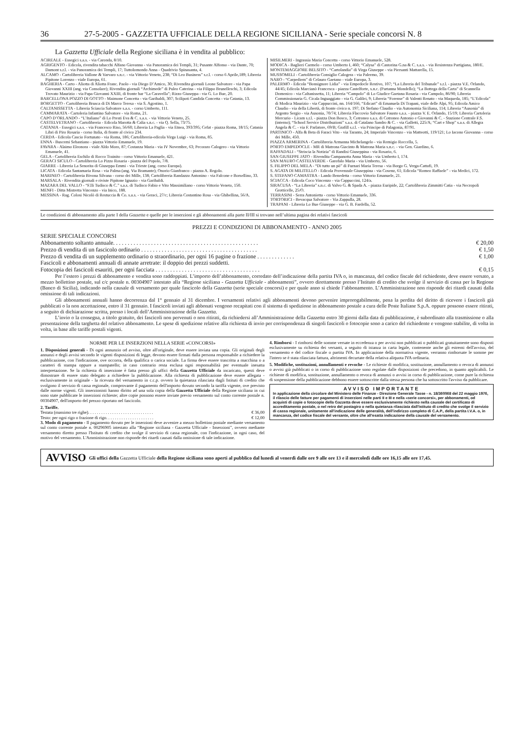36 27-5-2005 - GAZZETTA UFFICIALE DELLA REGIONE SICILIANA - Serie speciale concorsi N. 8
La Gazzetta Ufficiale della Regione siciliana è in vendita al pubblico:
ACIREALE - Essegici s.a.s. - via Caronda, 8/10.
AGRIGENTO - Edicola, rivendita tabacchi Alfano Giovanna - via Panoramica dei Templi, 31; Pusante Alfonso - via Dante, 70; Damont s.r.l. - via Panoramica dei Templi, 17; Tuttolomondo Anna - Quadrivio Spinasanta, 4.
ALCAMO - Cartolibreria Vallone & Varvaro s.n.c. - via Vittorio Veneto, 238; “Di Leo Business” s.r.l. - corso 6 Aprile,189; Libreria Pipitone Lorenzo - viale Europa, 61.
BAGHERIA - Carto - Aliotta di Aliotta Franc. Paolo - via Diego D’Amico, 30; Rivendita giornali Leone Salvatore - via Papa Giovanni XXIII (ang. via Consolare); Rivendita giornali “Archimede” di Puleo Caterina - via Filippo Brunelleschi, 3; Edicola Trovato Maurizio - via Papa Giovanni XXIII, di fronte bar “La Caravella”; Rizzo Giuseppa - via G. Lo Bue, 20.
BARCELLONA POZZO DI GOTTO - Maimone Concetta - via Garibaldi, 307; Scilipoti Candida Concetta - via Catania, 13.
BORGETTO - Cartolibreria Brusca di Di Marco Teresa - via S. Agostino, 1.
CALTANISSETTA - Libreria Sciascia Salvatore s.a.s. - corso Umberto, 111.
CAMMARATA - Cartoleria Infantino Salvatore - via Roma, 21.
CAPO D’ORLANDO - “L’Italiano” di Lo Presti Eva & C. s.a.s. - via Vittorio Veneto, 25.
CASTELVETRANO - Cartolibreria - Edicola Marotta & Calia s.n.c. - via Q. Sella, 73/75.
CATANIA - Essegici s.a.s. - via Francesco Riso, 56/60; Libreria La Paglia - via Etnea, 393/395; Cefat - piazza Roma, 18/15; Catania Libri di Piro Rosaria - corso Italia, di fronte al civico 234.
CERDA - Edicola Cascio Fortunato - via Roma, 186; Cartolibreria-edicola Virga Luigi - via Roma, 85.
ENNA - Buscemi Sebastiano - piazza Vittorio Emanuele, 19.
FAVARA - Alaimo Eleonora - viale Aldo Moro, 87; Costanza Maria - via IV Novembre, 63; Pecoraro Calogero - via Vittorio Emanuele, 41.
GELA - Cartolibreria Eschilo di Rocco Trainito - corso Vittorio Emanuele, 421.
GERACI SICULO - Cartolibreria Lo Pizzo Rosaria - piazza del Popolo, 7/8.
GIARRE - Libreria La Senorita di Giuseppa Emmi - via Trieste (ang. corso Europa).
LICATA - Edicola Santamaria Rosa - via Palma (ang. Via Bramante); Onorio Gianfranco - piazza A. Regolo.
MARINEO - Cartolibreria Bivona Silvana - corso dei Mille, 138; Cartolibreria Randazzo Antonino - via Falcone e Borsellino, 33.
MARSALA - Rivendita giornali e riviste Pipitone Ignazio - via Garibaldi.
MAZARA DEL VALLO - “F.lli Tudisco & C.” s.a.s. di Tudisco Fabio e Vito Massimiliano - corso Vittorio Veneto, 150.
MENFI - Ditta Mistretta Vincenzo - via Inico, 188.
MESSINA - Rag. Colosi Nicolò di Restuccia & Co. s.a.s. - via Geraci, 27/c; Libreria Costantino Rosa - via Ghibellina, 56/A.
MISILMERI - Ingrassia Maria Concetta - corso Vittorio Emanuele, 528.
MODICA - Baglieri Carmelo - corso Umberto I, 460; “Calysa” di Castorina G.na & C. s.a.s. - via Resistenza Partigiana, 180/E.
MONTEMAGGIORE BELSITO - “Cartolandia” di Virga Giuseppe - via Piersanti Mattarella, 15.
MUSSOMELI - Cartolibreria Consiglio Calogera - via Palermo, 39.
NARO - “Carpediem” di Celauro Gaetano - viale Europa, 3.
PALERMO - Edicola “Bonsignore Lidia” - via Empedocle Restivo, 107; “La Libreria del Tribunale” s.r.l. - piazza V.E. Orlando, 44/45; Edicola Marcianò Francesca - piazza Castelforte, s.n.c. (Partanna Mondello); “La Bottega della Carta” di Scannella Domenico - via Caltanissetta, 11; Libreria “Campolo” di Lo Giudice Gaetana Rosaria - via Campolo, 86/90; Libreria Commissionaria G. Cicala Inguaggiato - via G. Galilei, 9; Libreria “Forense” di Valenti Renato - via Maqueda, 185; “L’Edicola” di Modica Maurizio - via Cappuccini, nn. 164/166; “Edicart” di Emanuela Di Trapani, viale delle Alpi, 95; Edicola Amico Claudio - via della Libertà, di fronte civico n. 197; Di Stefano Claudio - via Autonomia Siciliana, 114; Libreria “Ausonia” di Argento Sergio - via Ausonia, 70/74; Libreria Flaccovio Salvatore Fausto s.a.s. - piazza V. E. Orlando, 15/19; Libreria Cartoleria Mercurio - Licam s.r.l. - piazza Don Bosco, 3; Cotroneo s.a.s. di Cotroneo Antonio e Giovanni & C. - Stazione Centrale F.S. (interno); “School Service Distribuzioni” s.a.s. di Catalano Sandro & C. - via Galletti, 225/A; “Cart e Shop” s.a.s. di Allegra Angela & C. - via F. Parlatore, 69/B; Grafill s.r.l. - via Principe di Palagonia, 87/91.
PARTINICO - Alfa & Beta di Faraci Vito - via Taranto, 24; Imperiale Vincenzo - via Matteotti, 119/121; Lo Iacono Giovanna - corso dei Mille, 450.
PIAZZA ARMERINA - Cartolibreria Armanna Michelangelo - via Remigio Roccella, 5.
PORTO EMPEDOCLE - MR di Matrona Giacinto & Matrona Maria s.n.c. - via Gen. Giardino, 6.
RAFFADALI - “Striscia la Notizia” di Randisi Giuseppina - via Rosario, 6.
SAN GIUSEPPE JATO - Rivendita Campanotta Anna Maria - via Umberto I, 174.
SAN MAURO CASTELVERDE - Garofalo Maria - via Umberto, 56.
S. FILIPPO DEL MELA - “Di tutto un pò” di Furnari Maria Teresa - via Borgo G. Verga-Cattafi, 19.
S. AGATA DI MILITELLO - Edicola Provenzale Giuseppina - via Cosenz, 61; Edicola “Romeo Raffaele” - via Medici, 172.
S. STEFANO CAMASTRA - Lando Benedetta - corso Vittorio Emanuele, 21.
SCIACCA - Edicola Coco Vincenzo - via Cappuccini, 124/a.
SIRACUSA - “La Libreria” s.n.c. di Valvo G. & Spada A. - piazza Euripide, 22; Cartolibreria Zimmitti Catia - via Necropoli Grotticelle, 25/O.
TERRASINI - Serra Antonietta - corso Vittorio Emanuele, 336.
TORTORICI - Bevacqua Salvatore - Via Zappulla, 28.
TRAPANI - Libreria Lo Bue Giuseppe - via G. B. Fardella, 52.
Le condizioni di abbonamento alla parte I della Gazzetta e quelle per le inserzioni e gli abbonamenti alla parte II/III si trovano nell’ultima pagina dei relativi fascicoli
PREZZI E CONDIZIONI DI ABBONAMENTO - ANNO 2005
SERIE SPECIALE CONCORSI
| Abbonamento soltanto annuale. . . . . . . . . . . . . . . . . . . . . . . . . . . . . . . . . . . . . . . . . . . . . . . . . . | € 20,00 |
| Prezzo di vendita di un fascicolo ordinario . . . . . . . . . . . . . . . . . . . . . . . . . . . . . . . . . . . . . . . . | € 1,50 |
| Prezzo di vendita di un supplemento ordinario o straordinario, per ogni 16 pagine o frazione . . . . . . . . . . . . . | € 1,00 |
| Fascicoli e abbonamenti annuali di annate arretrate: il doppio dei prezzi suddetti. | |
| Fotocopia dei fascicoli esauriti, per ogni facciata . . . . . . . . . . . . . . . . . . . . . . . . . . . . . . . . . . . . | € 0,15 |
Per l’estero i prezzi di abbonamento e vendita sono raddoppiati. L’importo dell’abbonamento, corredato dell’indicazione della partita IVA o, in mancanza, del codice fiscale del richiedente, deve essere versato, a mezzo bollettino postale, sul c/c postale n. 00304907 intestato alla “Regione siciliana - Gazzetta Ufficiale - abbonamenti”, ovvero direttamente presso l’Istituto di credito che svolge il servizio di cassa per la Regione (Banco di Sicilia), indicando nella causale di versamento per quale fascicolo della Gazzetta (serie speciale concorsi) e per quale anno si chiede l’abbonamento. L’Amministrazione non risponde dei ritardi causati dalla omissione di tali indicazioni.
Gli abbonamenti annuali hanno decorrenza dal 1° gennaio al 31 dicembre. I versamenti relativi agli abbonamenti devono pervenire improrogabilmente, pena la perdita del diritto di ricevere i fascicoli già pubblicati o la non accettazione, entro il 31 gennaio. I fascicoli inviati agli abbonati vengono recapitati con il sistema di spedizione in abbonamento postale a cura delle Poste Italiane S.p.A. oppure possono essere ritirati, a seguito di dichiarazione scritta, presso i locali dell’Amministrazione della Gazzetta.
L’invio o la consegna, a titolo gratuito, dei fascicoli non pervenuti o non ritirati, da richiedersi all’Amministrazione della Gazzetta entro 30 giorni dalla data di pubblicazione, è subordinato alla trasmissione o alla presentazione della targhetta del relativo abbonamento. Le spese di spedizione relative alla richiesta di invio per corrispondenza di singoli fascicoli o fotocopie sono a carico del richiedente e vengono stabilite, di volta in volta, in base alle tariffe postali vigenti.
NORME PER LE INSERZIONI NELLA SERIE «CONCORSI»
1. Disposizioni generali - Di ogni annunzio od avviso, oltre all'originale, deve essere inviata una copia. Gli originali degli annunzi e degli avvisi secondo le vigenti disposizioni di legge, devono essere firmati dalla persona responsabile a richiedere la pubblicazione, con l'indicazione, ove occorra, della qualifica o carica sociale. La firma deve essere trascritta a macchina o a caratteri di stampa oppure a stampatello; in caso contrario resta esclusa ogni responsabilità per eventuale inesatta interpretazione. Se la richiesta di inserzione è fatta presso gli uffici della Gazzetta Ufficiale da incaricato, questi deve dimostrare di essere stato delegato a richiedere la pubblicazione. Alla richiesta di pubblicazione deve essere allegata - esclusivamente in originale - la ricevuta del versamento in c.c.p. ovvero la quietanza rilasciata dagli Istituti di credito che svolgono il servizio di cassa regionale, comprovante il pagamento dell'importo dovuto secondo la tariffa vigente, ove previsto dalle norme vigenti. Gli inserzionisti hanno diritto ad una sola copia della Gazzetta Ufficiale della Regione siciliana in cui sono state pubblicate le inserzioni richieste; altre copie possono essere inviate previo versamento sul conto corrente postale n. 00304907, dell'importo del prezzo riportato nel fascicolo.
2. Tariffe.
| Testata (massimo tre righe). . . . . . . . . . . . . . . . . . . . . . . . . . . . . . | € 36,00 |
| Testo: per ogni rigo o frazione di rigo. . . . . . . . . . . . . . . . . . . . . . | € 12,00 |
3. Modo di pagamento - Il pagamento dovuto per le inserzioni deve avvenire a mezzo bollettino postale mediante versamento sul conto corrente postale n. 00296905 intestato alla “Regione siciliana - Gazzetta Ufficiale - Inserzioni”, ovvero mediante versamento diretto presso l'Istituto di credito che svolge il servizio di cassa regionale, con l'indicazione, in ogni caso, del motivo del versamento. L'Amministrazione non risponde dei ritardi causati dalla omissione di tale indicazione.
4. Rimborsi - I rimborsi delle somme versate in eccedenza o per avvisi non pubblicati o pubblicati gratuitamente sono disposti esclusivamente su richiesta dei versanti, a seguito di istanza in carta legale, contenente anche gli estremi dell'avviso, del versamento e del codice fiscale o partita IVA. In applicazione della normativa vigente, verranno rimborsate le somme per l'intero se è stata rilasciata fattura, altrimenti decurtate della relativa aliquota IVA ordinaria.
5. Modifiche, sostituzioni, annullamenti e revoche - Le richieste di modifica, sostituzione, annullamento o revoca di annunzi o avvisi già pubblicati o in corso di pubblicazione sono regolate dalle disposizioni che precedono, in quanto applicabili. Le richieste di modifica, sostituzione, annullamento o revoca di annunzi o avvisi in corso di pubblicazione, come pure la richiesta di sospensione della pubblicazione debbono essere sottoscritte dalla stessa persona che ha sottoscritto l'avviso da pubblicare.
AVVISO IMPORTANTE
In applicazione della circolare del Ministero delle Finanze - Direzione Generale Tasse - n. 18/360068 del 22 maggio 1976, il rilascio delle fatture per pagamenti di inserzioni nelle parti II e III e nella «serie concorsi», per abbonamenti, od acquisti di copie o fotocopie della Gazzetta deve essere esclusivamente richiesto nella causale del certificato di accreditamento postale, o nel retro del postagiro o nella quietanza rilasciata dall'Istituto di credito che svolge il servizio di cassa regionale, unitamente all'indicazione delle generalità, dell'indirizzo completo di C.A.P., della partita I.V.A. o, in mancanza, del codice fiscale del versante, oltre che all'esatta indicazione della causale del versamento.
AVVISO Gli uffici della Gazzetta Ufficiale della Regione siciliana sono aperti al pubblico dal lunedì al venerdì dalle ore 9 alle ore 13 e il mercoledì dalle ore 16,15 alle ore 17,45.